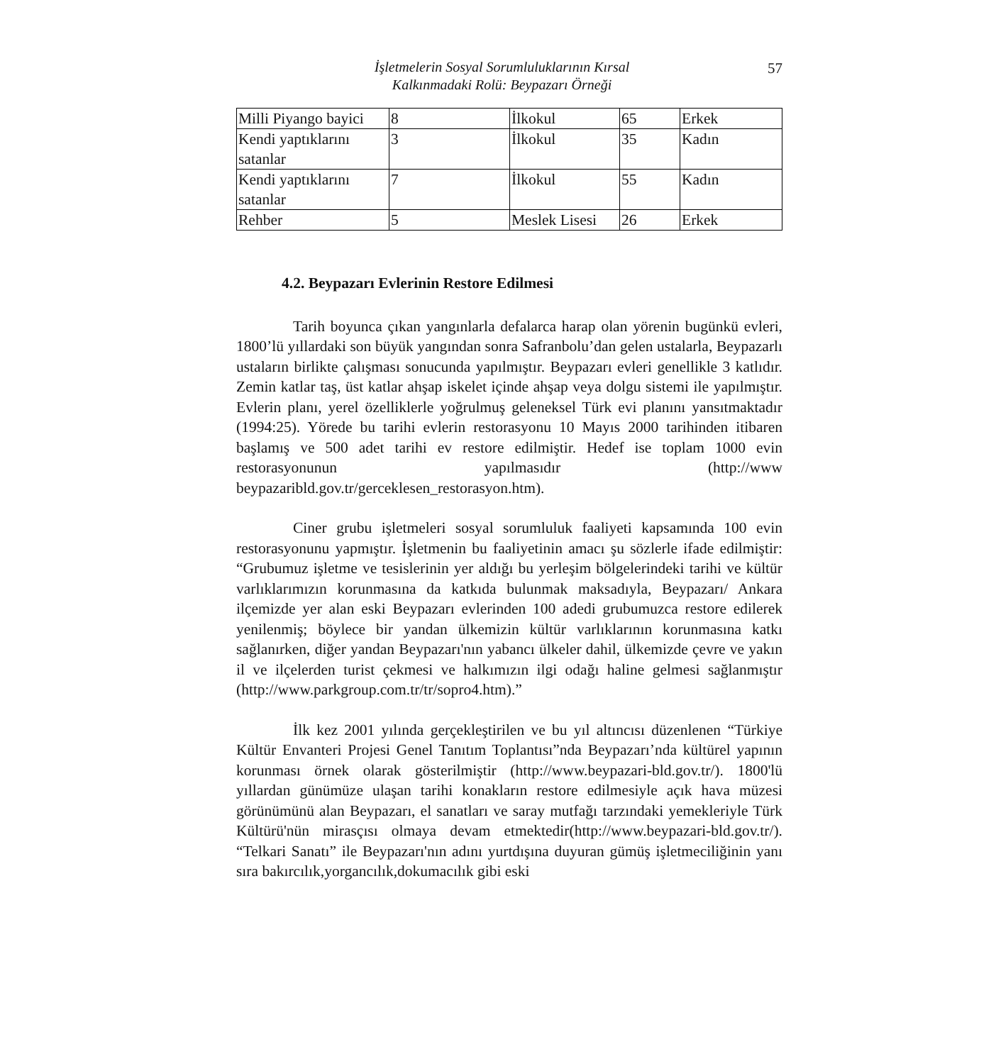İşletmelerin Sosyal Sorumluluklarının Kırsal
Kalkınmadaki Rolü: Beypazarı Örneği
57
| Milli Piyango bayici | 8 | İlkokul | 65 | Erkek |
| Kendi yaptıklarını satanlar | 3 | İlkokul | 35 | Kadın |
| Kendi yaptıklarını satanlar | 7 | İlkokul | 55 | Kadın |
| Rehber | 5 | Meslek Lisesi | 26 | Erkek |
4.2. Beypazarı Evlerinin Restore Edilmesi
Tarih boyunca çıkan yangınlarla defalarca harap olan yörenin bugünkü evleri, 1800’lü yıllardaki son büyük yangından sonra Safranbolu’dan gelen ustalarla, Beypazarlı ustaların birlikte çalışması sonucunda yapılmıştır. Beypazarı evleri genellikle 3 katlıdır. Zemin katlar taş, üst katlar ahşap iskelet içinde ahşap veya dolgu sistemi ile yapılmıştır. Evlerin planı, yerel özelliklerle yoğrulmuş geleneksel Türk evi planını yansıtmaktadır (1994:25). Yörede bu tarihi evlerin restorasyonu 10 Mayıs 2000 tarihinden itibaren başlamış ve 500 adet tarihi ev restore edilmiştir. Hedef ise toplam 1000 evin restorasyonunun yapılmasıdır (http://www beypazaribld.gov.tr/gerceklesen_restorasyon.htm).
Ciner grubu işletmeleri sosyal sorumluluk faaliyeti kapsamında 100 evin restorasyonunu yapmıştır. İşletmenin bu faaliyetinin amacı şu sözlerle ifade edilmiştir: “Grubumuz işletme ve tesislerinin yer aldığı bu yerleşim bölgelerindeki tarihi ve kültür varlıklarımızın korunmasına da katkıda bulunmak maksadıyla, Beypazarı/ Ankara ilçemizde yer alan eski Beypazarı evlerinden 100 adedi grubumuzca restore edilerek yenilenmiş; böylece bir yandan ülkemizin kültür varlıklarının korunmasına katkı sağlanırken, diğer yandan Beypazarı'nın yabancı ülkeler dahil, ülkemizde çevre ve yakın il ve ilçelerden turist çekmesi ve halkımızın ilgi odağı haline gelmesi sağlanmıştır (http://www.parkgroup.com.tr/tr/sopro4.htm).”
İlk kez 2001 yılında gerçekleştirilen ve bu yıl altıncısı düzenlenen “Türkiye Kültür Envanteri Projesi Genel Tanıtım Toplantısı”nda Beypazarı’nda kültürel yapının korunması örnek olarak gösterilmiştir (http://www.beypazari-bld.gov.tr/). 1800'lü yıllardan günümüze ulaşan tarihi konakların restore edilmesiyle açık hava müzesi görünümünü alan Beypazarı, el sanatları ve saray mutfağı tarzındaki yemekleriyle Türk Kültürü'nün mirasçısı olmaya devam etmektedir(http://www.beypazari-bld.gov.tr/). “Telkari Sanatı” ile Beypazarı'nın adını yurtdışına duyuran gümüş işletmeciliğinin yanı sıra bakırcılık,yorgancılık,dokumacılık gibi eski